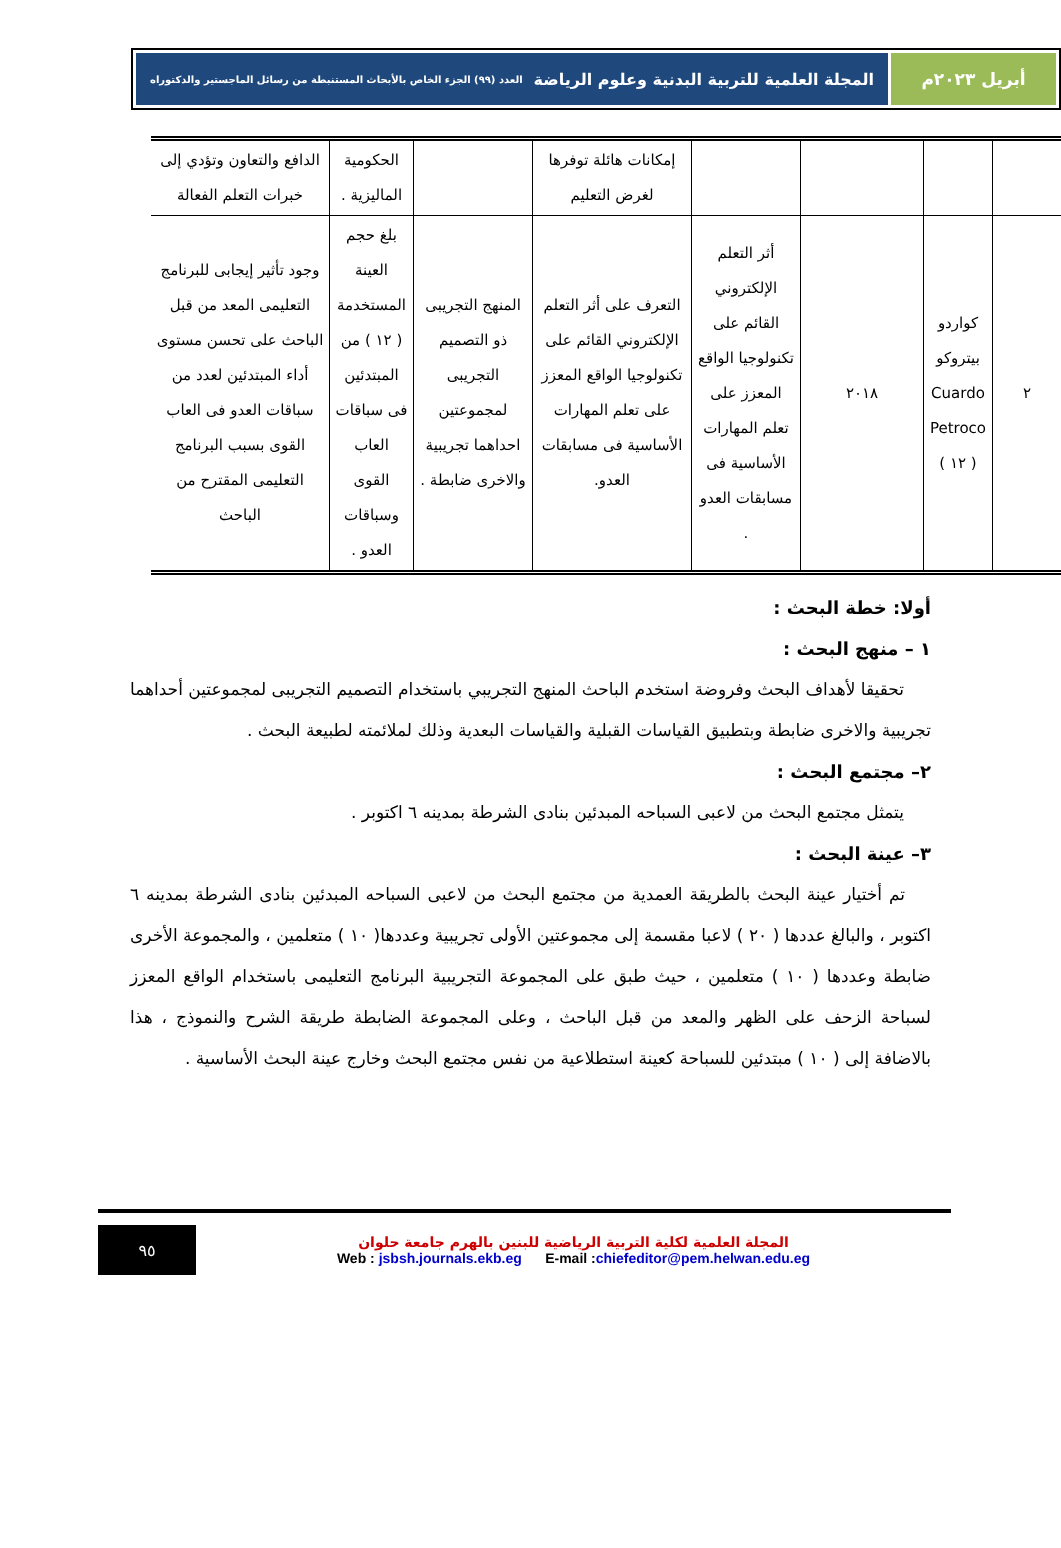أبريل ٢٠٢٣م المجلة العلمية للتربية البدنية وعلوم الرياضة العدد (٩٩) الجزء الخاص بالأبحاث المستنبطة من رسائل الماجستير والدكتوراه
| | | | | إمكانات هائلة توفرها لغرض التعليم | | الحكومية الماليزية . | الدافع والتعاون وتؤدي إلى خبرات التعلم الفعالة |
| ٢ | كواردو بيتروكو Cuardo Petroco ( ١٢ ) | ٢٠١٨ | أثر التعلم الإلكتروني القائم على تكنولوجيا الواقع المعزز على تعلم المهارات الأساسية فى مسابقات العدو . | التعرف على أثر التعلم الإلكتروني القائم على تكنولوجيا الواقع المعزز على تعلم المهارات الأساسية فى مسابقات العدو. | المنهج التجريبى ذو التصميم التجريبى لمجموعتين احداهما تجريبية والاخرى ضابطة . | بلغ حجم العينة المستخدمة ( ١٢ ) من المبتدئين فى سباقات العاب القوى وسباقات العدو . | وجود تأثير إيجابى للبرنامج التعليمى المعد من قبل الباحث على تحسن مستوى أداء المبتدئين لعدد من سباقات العدو فى العاب القوى بسبب البرنامج التعليمى المقترح من الباحث |
أولا: خطة البحث :
١ – منهج البحث :
تحقيقا لأهداف البحث وفروضة استخدم الباحث المنهج التجريبي باستخدام التصميم التجريبى لمجموعتين أحداهما تجريبية والاخرى ضابطة وبتطبيق القياسات القبلية والقياسات البعدية وذلك لملائمته لطبيعة البحث .
٢– مجتمع البحث :
يتمثل مجتمع البحث من لاعبى السباحه المبدئين بنادى الشرطة بمدينه ٦ اكتوبر .
٣– عينة البحث :
تم أختيار عينة البحث بالطريقة العمدية من مجتمع البحث من لاعبى السباحه المبدئين بنادى الشرطة بمدينه ٦ اكتوبر ، والبالغ عددها ( ٢٠ ) لاعبا مقسمة إلى مجموعتين الأولى تجريبية وعددها( ١٠ ) متعلمين ، والمجموعة الأخرى ضابطة وعددها ( ١٠ ) متعلمين ، حيث طبق على المجموعة التجريبية البرنامج التعليمى باستخدام الواقع المعزز لسباحة الزحف على الظهر والمعد من قبل الباحث ، وعلى المجموعة الضابطة طريقة الشرح والنموذج ، هذا بالاضافة إلى ( ١٠ ) مبتدئين للسباحة كعينة استطلاعية من نفس مجتمع البحث وخارج عينة البحث الأساسية .
المجلة العلمية لكلية التربية الرياضية للبنين بالهرم جامعة حلوان
Web : jsbsh.journals.ekb.eg E-mail :chiefeditor@pem.helwan.edu.eg
٩٥